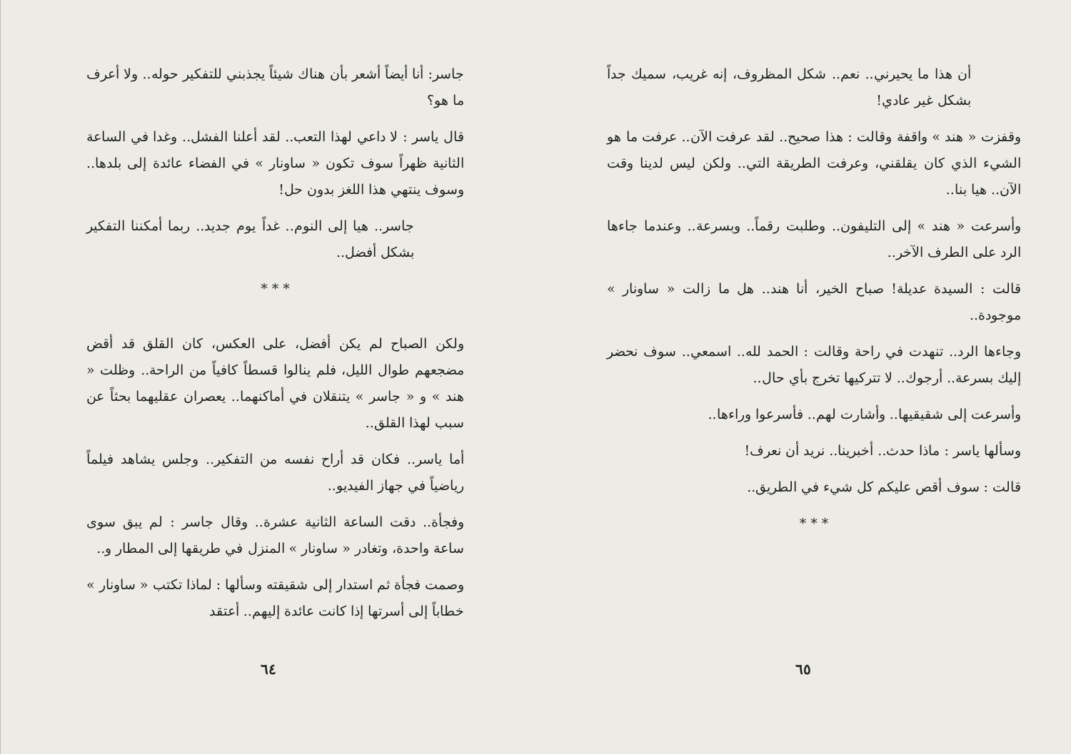جاسر: أنا أيضاً أشعر بأن هناك شيئاً يجذبني للتفكير حوله.. ولا أعرف ما هو؟
قال ياسر : لا داعي لهذا التعب.. لقد أعلنا الفشل.. وغدا في الساعة الثانية ظهراً سوف تكون « ساونار » في الفضاء عائدة إلى بلدها.. وسوف ينتهي هذا اللغز بدون حل!
جاسر.. هيا إلى النوم.. غداً يوم جديد.. ربما أمكننا التفكير بشكل أفضل..
* * *
ولكن الصباح لم يكن أفضل، على العكس، كان القلق قد أقض مضجعهم طوال الليل، فلم ينالوا قسطاً كافياً من الراحة.. وظلت « هند » و « جاسر » يتنقلان في أماكنهما.. يعصران عقليهما بحثاً عن سبب لهذا القلق..
أما ياسر.. فكان قد أراح نفسه من التفكير.. وجلس يشاهد فيلماً رياضياً في جهاز الفيديو..
وفجأة.. دقت الساعة الثانية عشرة.. وقال جاسر : لم يبق سوى ساعة واحدة، وتغادر « ساونار » المنزل في طريقها إلى المطار و..
وصمت فجأة ثم استدار إلى شقيقته وسألها : لماذا تكتب « ساونار » خطاباً إلى أسرتها إذا كانت عائدة إليهم.. أعتقد
٦٤
أن هذا ما يحيرني.. نعم.. شكل المظروف، إنه غريب، سميك جداً بشكل غير عادي!
وقفزت « هند » واقفة وقالت : هذا صحيح.. لقد عرفت الآن.. عرفت ما هو الشيء الذي كان يقلقني، وعرفت الطريقة التي.. ولكن ليس لدينا وقت الآن.. هيا بنا..
وأسرعت « هند » إلى التليفون.. وطلبت رقماً.. وبسرعة.. وعندما جاءها الرد على الطرف الآخر..
قالت : السيدة عديلة! صباح الخير، أنا هند.. هل ما زالت « ساونار » موجودة..
وجاءها الرد.. تنهدت في راحة وقالت : الحمد لله.. اسمعي.. سوف نحضر إليك بسرعة.. أرجوك.. لا تتركيها تخرج بأي حال..
وأسرعت إلى شقيقيها.. وأشارت لهم.. فأسرعوا وراءها..
وسألها ياسر : ماذا حدث.. أخبرينا.. نريد أن نعرف!
قالت : سوف أقص عليكم كل شيء في الطريق..
* * *
٦٥